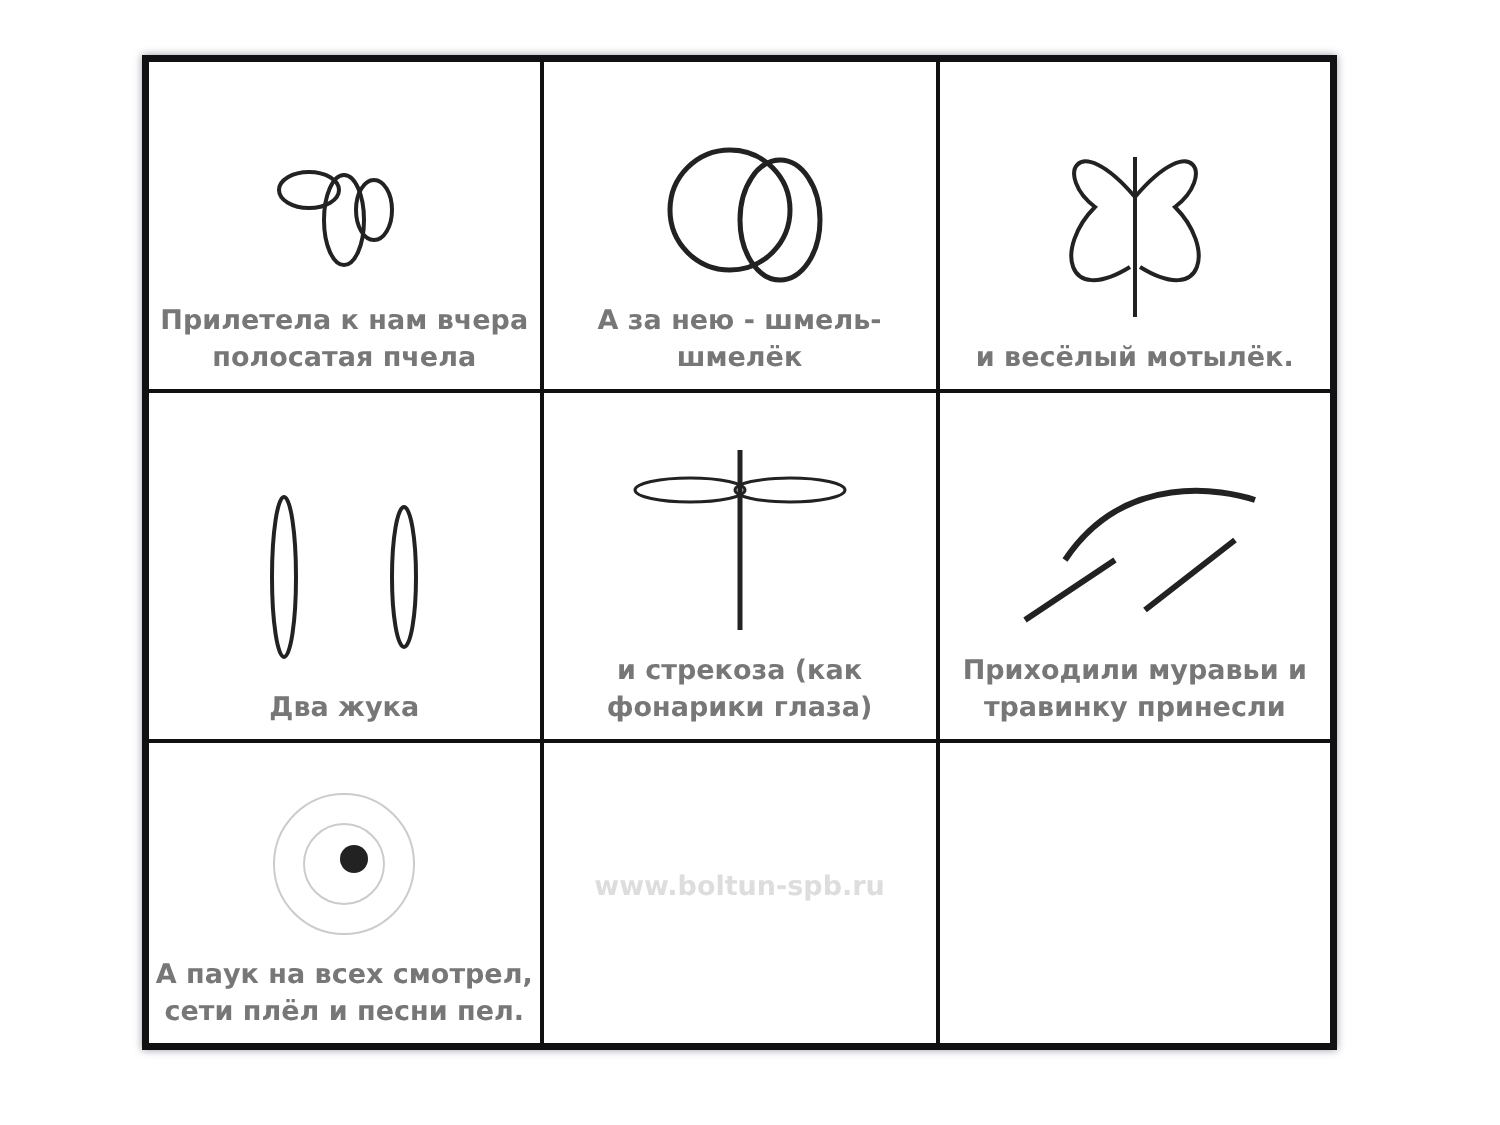| Прилетела к нам вчера полосатая пчела | А за нею - шмель-шмелёк | и весёлый мотылёк. |
| Два жука | и стрекоза (как фонарики глаза) | Приходили муравьи и травинку принесли |
| А паук на всех смотрел, сети плёл и песни пел. | www.boltun-spb.ru | |